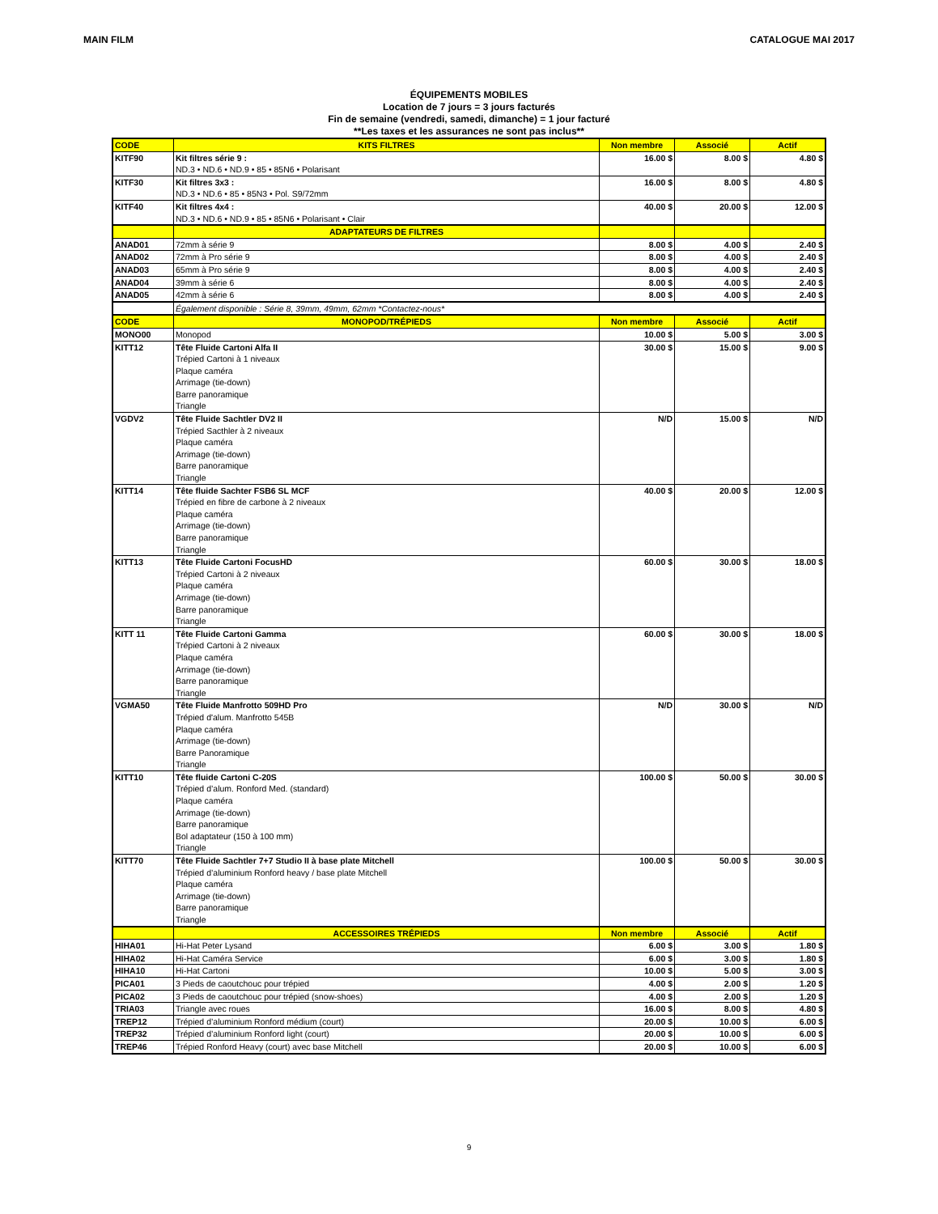MAIN FILM CATALOGUE MAI 2017
ÉQUIPEMENTS MOBILES
Location de 7 jours = 3 jours facturés
Fin de semaine (vendredi, samedi, dimanche) = 1 jour facturé
**Les taxes et les assurances ne sont pas inclus**
| CODE | KITS FILTRES | Non membre | Associé | Actif |
| --- | --- | --- | --- | --- |
| KITF90 | Kit filtres série 9 : ND.3 • ND.6 • ND.9 • 85 • 85N6 • Polarisant | 16.00 $ | 8.00 $ | 4.80 $ |
| KITF30 | Kit filtres 3x3 : ND.3 • ND.6 • 85 • 85N3 • Pol. S9/72mm | 16.00 $ | 8.00 $ | 4.80 $ |
| KITF40 | Kit filtres 4x4 : ND.3 • ND.6 • ND.9 • 85 • 85N6 • Polarisant • Clair | 40.00 $ | 20.00 $ | 12.00 $ |
| | ADAPTATEURS DE FILTRES | | | |
| ANAD01 | 72mm à série 9 | 8.00 $ | 4.00 $ | 2.40 $ |
| ANAD02 | 72mm à Pro série 9 | 8.00 $ | 4.00 $ | 2.40 $ |
| ANAD03 | 65mm à Pro série 9 | 8.00 $ | 4.00 $ | 2.40 $ |
| ANAD04 | 39mm à série 6 | 8.00 $ | 4.00 $ | 2.40 $ |
| ANAD05 | 42mm à série 6 | 8.00 $ | 4.00 $ | 2.40 $ |
| | Également disponible : Série 8, 39mm, 49mm, 62mm *Contactez-nous* | | | |
| CODE | MONOPOD/TRÉPIEDS | Non membre | Associé | Actif |
| MONO00 | Monopod | 10.00 $ | 5.00 $ | 3.00 $ |
| KITT12 | Tête Fluide Cartoni Alfa II Trépied Cartoni à 1 niveaux Plaque caméra Arrimage (tie-down) Barre panoramique Triangle | 30.00 $ | 15.00 $ | 9.00 $ |
| VGDV2 | Tête Fluide Sachtler DV2 II Trépied Sacthler à 2 niveaux Plaque caméra Arrimage (tie-down) Barre panoramique Triangle | N/D | 15.00 $ | N/D |
| KITT14 | Tête fluide Sachter FSB6 SL MCF Trépied en fibre de carbone à 2 niveaux Plaque caméra Arrimage (tie-down) Barre panoramique Triangle | 40.00 $ | 20.00 $ | 12.00 $ |
| KITT13 | Tête Fluide Cartoni FocusHD Trépied Cartoni à 2 niveaux Plaque caméra Arrimage (tie-down) Barre panoramique Triangle | 60.00 $ | 30.00 $ | 18.00 $ |
| KITT 11 | Tête Fluide Cartoni Gamma Trépied Cartoni à 2 niveaux Plaque caméra Arrimage (tie-down) Barre panoramique Triangle | 60.00 $ | 30.00 $ | 18.00 $ |
| VGMA50 | Tête Fluide Manfrotto 509HD Pro Trépied d'alum. Manfrotto 545B Plaque caméra Arrimage (tie-down) Barre Panoramique Triangle | N/D | 30.00 $ | N/D |
| KITT10 | Tête fluide Cartoni C-20S Trépied d’alum. Ronford Med. (standard) Plaque caméra Arrimage (tie-down) Barre panoramique Bol adaptateur (150 à 100 mm) Triangle | 100.00 $ | 50.00 $ | 30.00 $ |
| KITT70 | Tête Fluide Sachtler 7+7 Studio II à base plate Mitchell Trépied d’aluminium Ronford heavy / base plate Mitchell Plaque caméra Arrimage (tie-down) Barre panoramique Triangle | 100.00 $ | 50.00 $ | 30.00 $ |
| | ACCESSOIRES TRÉPIEDS | Non membre | Associé | Actif |
| HIHA01 | Hi-Hat Peter Lysand | 6.00 $ | 3.00 $ | 1.80 $ |
| HIHA02 | Hi-Hat Caméra Service | 6.00 $ | 3.00 $ | 1.80 $ |
| HIHA10 | Hi-Hat Cartoni | 10.00 $ | 5.00 $ | 3.00 $ |
| PICA01 | 3 Pieds de caoutchouc pour trépied | 4.00 $ | 2.00 $ | 1.20 $ |
| PICA02 | 3 Pieds de caoutchouc pour trépied (snow-shoes) | 4.00 $ | 2.00 $ | 1.20 $ |
| TRIA03 | Triangle avec roues | 16.00 $ | 8.00 $ | 4.80 $ |
| TREP12 | Trépied d’aluminium Ronford médium (court) | 20.00 $ | 10.00 $ | 6.00 $ |
| TREP32 | Trépied d’aluminium Ronford light (court) | 20.00 $ | 10.00 $ | 6.00 $ |
| TREP46 | Trépied Ronford Heavy (court) avec base Mitchell | 20.00 $ | 10.00 $ | 6.00 $ |
9